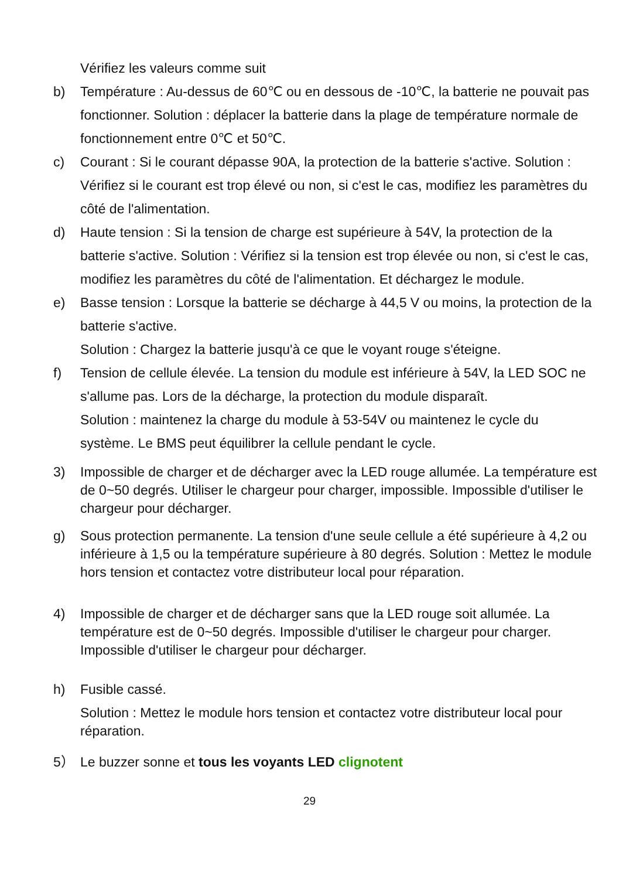Vérifiez les valeurs comme suit
b) Température : Au-dessus de 60℃ ou en dessous de -10℃, la batterie ne pouvait pas fonctionner. Solution : déplacer la batterie dans la plage de température normale de fonctionnement entre 0℃ et 50℃.
c) Courant : Si le courant dépasse 90A, la protection de la batterie s'active. Solution : Vérifiez si le courant est trop élevé ou non, si c'est le cas, modifiez les paramètres du côté de l'alimentation.
d) Haute tension : Si la tension de charge est supérieure à 54V, la protection de la batterie s'active. Solution : Vérifiez si la tension est trop élevée ou non, si c'est le cas, modifiez les paramètres du côté de l'alimentation. Et déchargez le module.
e) Basse tension : Lorsque la batterie se décharge à 44,5 V ou moins, la protection de la batterie s'active.
Solution : Chargez la batterie jusqu'à ce que le voyant rouge s'éteigne.
f) Tension de cellule élevée. La tension du module est inférieure à 54V, la LED SOC ne s'allume pas. Lors de la décharge, la protection du module disparaît.
Solution : maintenez la charge du module à 53-54V ou maintenez le cycle du système. Le BMS peut équilibrer la cellule pendant le cycle.
3) Impossible de charger et de décharger avec la LED rouge allumée. La température est de 0~50 degrés. Utiliser le chargeur pour charger, impossible. Impossible d'utiliser le chargeur pour décharger.
g) Sous protection permanente. La tension d'une seule cellule a été supérieure à 4,2 ou inférieure à 1,5 ou la température supérieure à 80 degrés. Solution : Mettez le module hors tension et contactez votre distributeur local pour réparation.
4) Impossible de charger et de décharger sans que la LED rouge soit allumée. La température est de 0~50 degrés. Impossible d'utiliser le chargeur pour charger. Impossible d'utiliser le chargeur pour décharger.
h) Fusible cassé.
Solution : Mettez le module hors tension et contactez votre distributeur local pour réparation.
5） Le buzzer sonne et tous les voyants LED clignotent
29